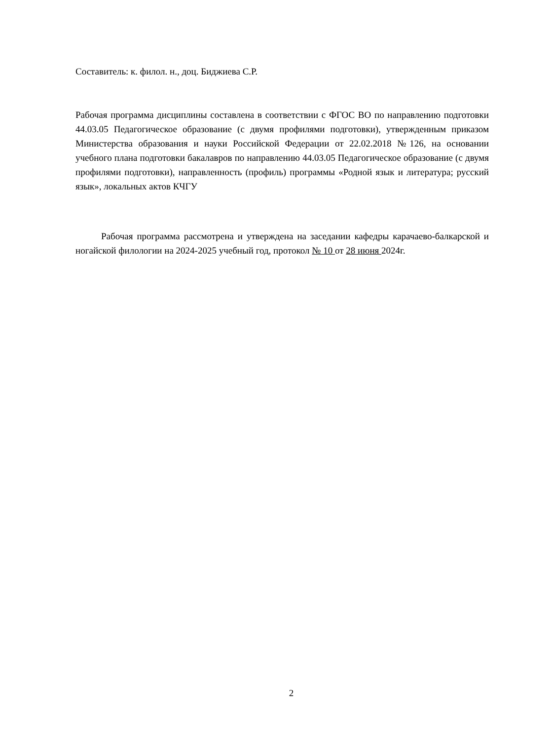Составитель: к. филол. н., доц. Биджиева С.Р.
Рабочая программа дисциплины составлена в соответствии с ФГОС ВО по направлению подготовки 44.03.05 Педагогическое образование (с двумя профилями подготовки), утвержденным приказом Министерства образования и науки Российской Федерации от 22.02.2018 №126, на основании учебного плана подготовки бакалавров по направлению 44.03.05 Педагогическое образование (с двумя профилями подготовки), направленность (профиль) программы «Родной язык и литература; русский язык», локальных актов КЧГУ
Рабочая программа рассмотрена и утверждена на заседании кафедры карачаево-балкарской и ногайской филологии на 2024-2025 учебный год, протокол № 10 от 28 июня 2024г.
2